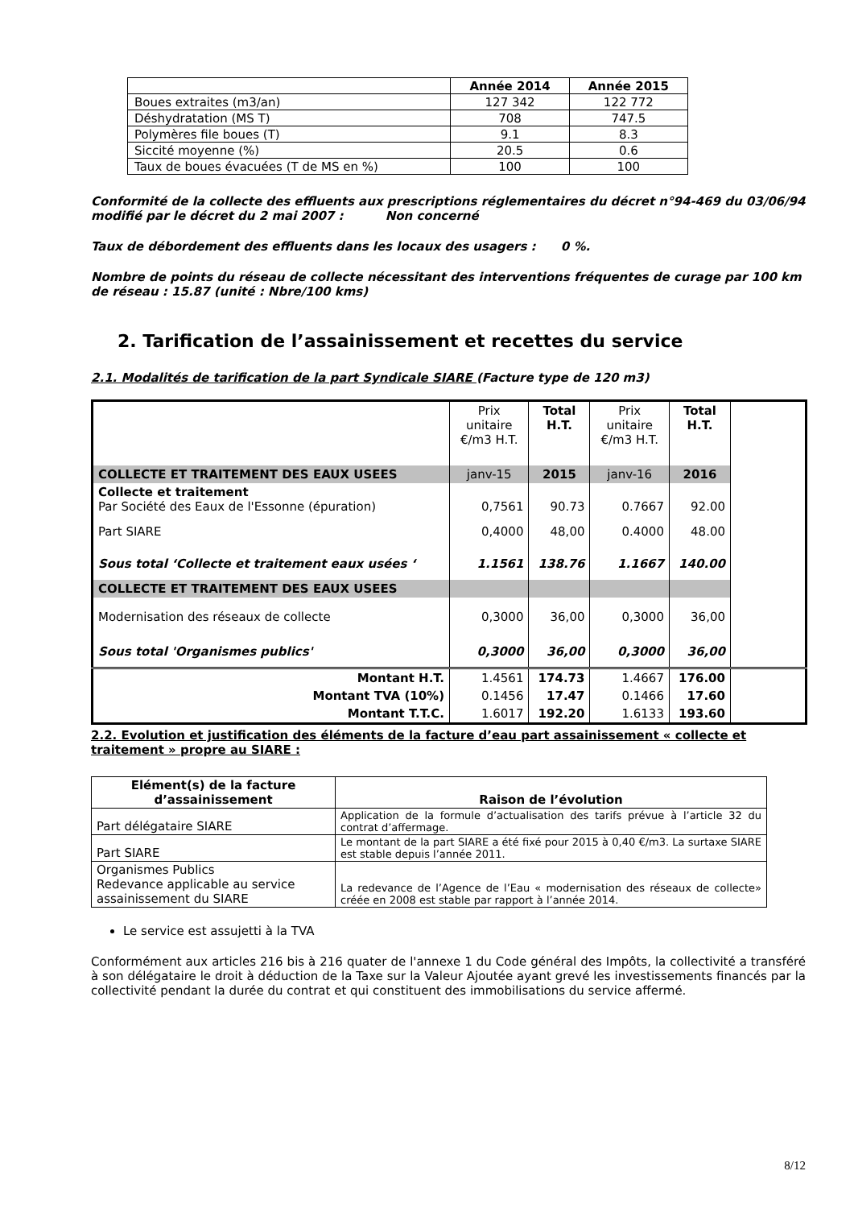| | Année 2014 | Année 2015 |
| --- | --- | --- |
| Boues extraites (m3/an) | 127 342 | 122 772 |
| Déshydratation (MS T) | 708 | 747.5 |
| Polymères file boues (T) | 9.1 | 8.3 |
| Siccité moyenne (%) | 20.5 | 0.6 |
| Taux de boues évacuées (T de MS en %) | 100 | 100 |
Conformité de la collecte des effluents aux prescriptions réglementaires du décret n°94-469 du 03/06/94 modifié par le décret du 2 mai 2007 : Non concerné
Taux de débordement des effluents dans les locaux des usagers : 0 %.
Nombre de points du réseau de collecte nécessitant des interventions fréquentes de curage par 100 km de réseau : 15.87 (unité : Nbre/100 kms)
2. Tarification de l’assainissement et recettes du service
2.1. Modalités de tarification de la part Syndicale SIARE (Facture type de 120 m3)
| | Prix unitaire €/m3 H.T. | Total H.T. | Prix unitaire €/m3 H.T. | Total H.T. | |
| COLLECTE ET TRAITEMENT DES EAUX USEES | janv-15 | 2015 | janv-16 | 2016 | |
| Collecte et traitement Par Société des Eaux de l'Essonne (épuration) | 0,7561 | 90.73 | 0.7667 | 92.00 | |
| Part SIARE | 0,4000 | 48,00 | 0.4000 | 48.00 | |
| Sous total ‘Collecte et traitement eaux usées ‘ | 1.1561 | 138.76 | 1.1667 | 140.00 | |
| COLLECTE ET TRAITEMENT DES EAUX USEES | | | | | |
| Modernisation des réseaux de collecte | 0,3000 | 36,00 | 0,3000 | 36,00 | |
| Sous total 'Organismes publics' | 0,3000 | 36,00 | 0,3000 | 36,00 | |
| Montant H.T. | 1.4561 | 174.73 | 1.4667 | 176.00 | |
| Montant TVA (10%) | 0.1456 | 17.47 | 0.1466 | 17.60 | |
| Montant T.T.C. | 1.6017 | 192.20 | 1.6133 | 193.60 | |
2.2. Evolution et justification des éléments de la facture d’eau part assainissement « collecte et traitement » propre au SIARE :
| Elément(s) de la facture d’assainissement | Raison de l’évolution |
| --- | --- |
| Part délégataire SIARE | Application de la formule d’actualisation des tarifs prévue à l’article 32 du contrat d’affermage. |
| Part SIARE | Le montant de la part SIARE a été fixé pour 2015 à 0,40 €/m3. La surtaxe SIARE est stable depuis l’année 2011. |
| Organismes Publics Redevance applicable au service assainissement du SIARE | La redevance de l’Agence de l’Eau « modernisation des réseaux de collecte» créée en 2008 est stable par rapport à l’année 2014. |
Le service est assujetti à la TVA
Conformément aux articles 216 bis à 216 quater de l'annexe 1 du Code général des Impôts, la collectivité a transféré à son délégataire le droit à déduction de la Taxe sur la Valeur Ajoutée ayant grevé les investissements financés par la collectivité pendant la durée du contrat et qui constituent des immobilisations du service affermé.
8/12